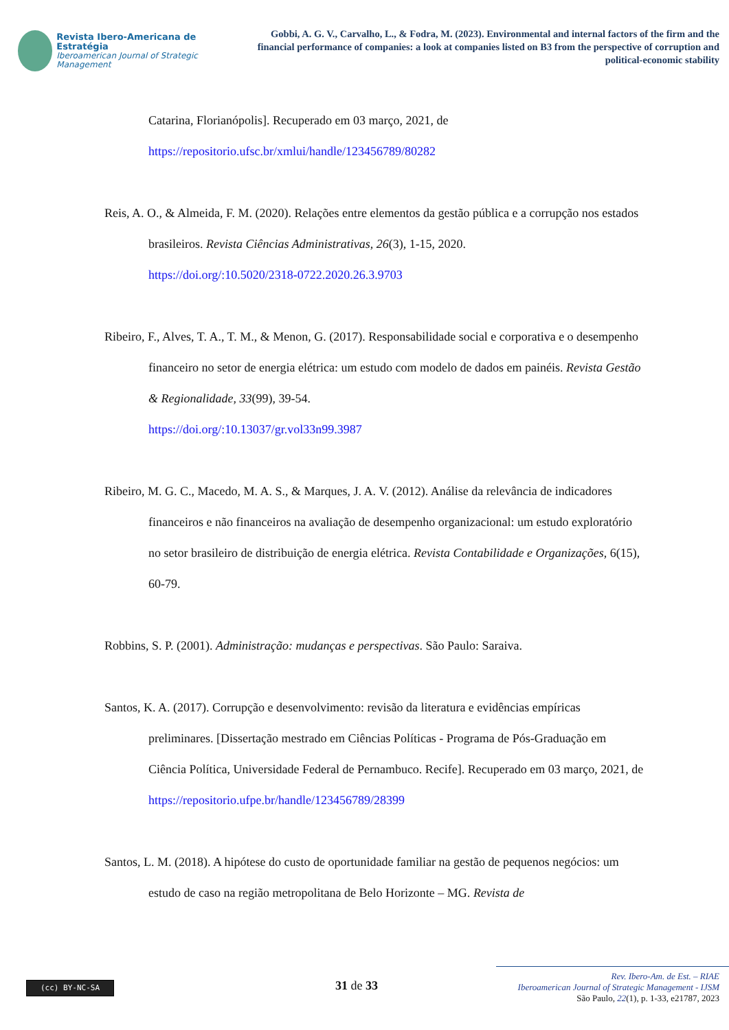Revista Ibero-Americana de Estratégia
Iberoamerican Journal of Strategic Management
Gobbi, A. G. V., Carvalho, L., & Fodra, M. (2023). Environmental and internal factors of the firm and the financial performance of companies: a look at companies listed on B3 from the perspective of corruption and political-economic stability
Catarina, Florianópolis]. Recuperado em 03 março, 2021, de
https://repositorio.ufsc.br/xmlui/handle/123456789/80282
Reis, A. O., & Almeida, F. M. (2020). Relações entre elementos da gestão pública e a corrupção nos estados brasileiros. Revista Ciências Administrativas, 26(3), 1-15, 2020.
https://doi.org/:10.5020/2318-0722.2020.26.3.9703
Ribeiro, F., Alves, T. A., T. M., & Menon, G. (2017). Responsabilidade social e corporativa e o desempenho financeiro no setor de energia elétrica: um estudo com modelo de dados em painéis. Revista Gestão & Regionalidade, 33(99), 39-54.
https://doi.org/:10.13037/gr.vol33n99.3987
Ribeiro, M. G. C., Macedo, M. A. S., & Marques, J. A. V. (2012). Análise da relevância de indicadores financeiros e não financeiros na avaliação de desempenho organizacional: um estudo exploratório no setor brasileiro de distribuição de energia elétrica. Revista Contabilidade e Organizações, 6(15), 60-79.
Robbins, S. P. (2001). Administração: mudanças e perspectivas. São Paulo: Saraiva.
Santos, K. A. (2017). Corrupção e desenvolvimento: revisão da literatura e evidências empíricas preliminares. [Dissertação mestrado em Ciências Políticas - Programa de Pós-Graduação em Ciência Política, Universidade Federal de Pernambuco. Recife]. Recuperado em 03 março, 2021, de https://repositorio.ufpe.br/handle/123456789/28399
Santos, L. M. (2018). A hipótese do custo de oportunidade familiar na gestão de pequenos negócios: um estudo de caso na região metropolitana de Belo Horizonte – MG. Revista de
(cc) BY-NC-SA
31 de 33
Rev. Ibero-Am. de Est. – RIAE
Iberoamerican Journal of Strategic Management - IJSM
São Paulo, 22(1), p. 1-33, e21787, 2023